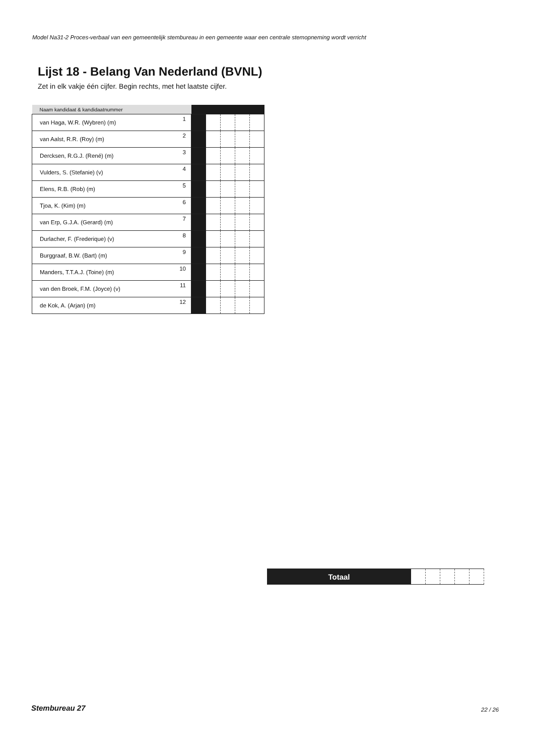Model Na31-2 Proces-verbaal van een gemeentelijk stembureau in een gemeente waar een centrale stemopneming wordt verricht
Lijst 18 - Belang Van Nederland (BVNL)
Zet in elk vakje één cijfer. Begin rechts, met het laatste cijfer.
| Naam kandidaat & kandidaatnummer | | | | | | |
| --- | --- | --- | --- | --- | --- | --- |
| van Haga, W.R. (Wybren) (m) | 1 | | | | | |
| van Aalst, R.R. (Roy) (m) | 2 | | | | | |
| Dercksen, R.G.J. (René) (m) | 3 | | | | | |
| Vulders, S. (Stefanie) (v) | 4 | | | | | |
| Elens, R.B. (Rob) (m) | 5 | | | | | |
| Tjoa, K. (Kim) (m) | 6 | | | | | |
| van Erp, G.J.A. (Gerard) (m) | 7 | | | | | |
| Durlacher, F. (Frederique) (v) | 8 | | | | | |
| Burggraaf, B.W. (Bart) (m) | 9 | | | | | |
| Manders, T.T.A.J. (Toine) (m) | 10 | | | | | |
| van den Broek, F.M. (Joyce) (v) | 11 | | | | | |
| de Kok, A. (Arjan) (m) | 12 | | | | | |
| Totaal | | | | | |
Stembureau 27 22 / 26